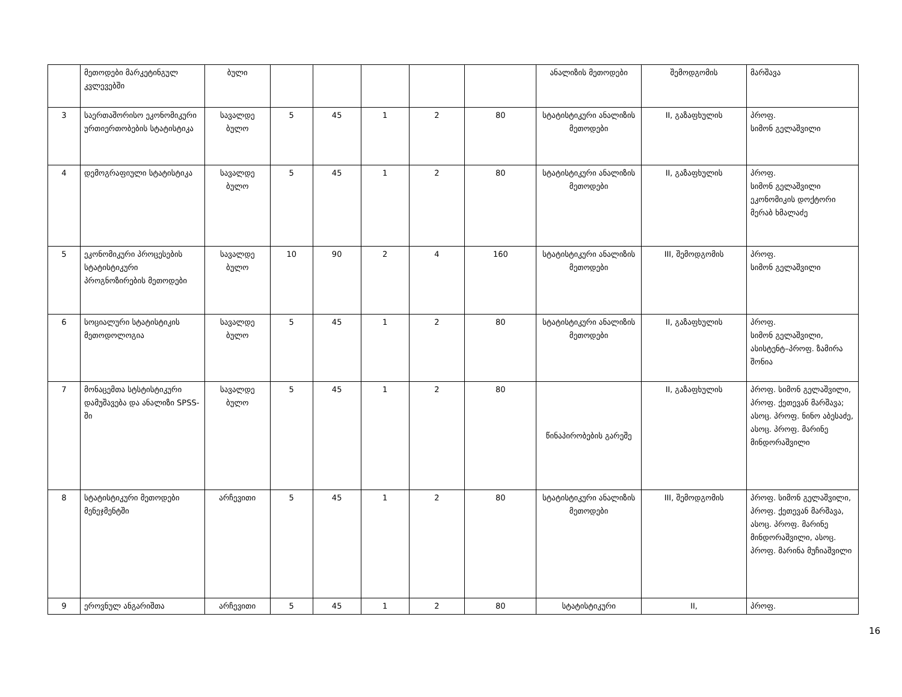| | მეთოდები მარკეტინგულ კვლევებში | ბული | | | | | | ანალიზის მეთოდები | შემოდგომის | მარშავა |
| 3 | საერთაშორისო ეკონომიკური ურთიერთობების სტატისტიკა | სავალდე ბულო | 5 | 45 | 1 | 2 | 80 | სტატისტიკური ანალიზის მეთოდები | II, გაზაფხულის | პროფ. სიმონ გელაშვილი |
| 4 | დემოგრაფიული სტატისტიკა | სავალდე ბულო | 5 | 45 | 1 | 2 | 80 | სტატისტიკური ანალიზის მეთოდები | II, გაზაფხულის | პროფ. სიმონ გელაშვილი ეკონომიკის დოქტორი მერაბ ხმალაძე |
| 5 | ეკონომიკური პროცესების სტატისტიკური პროგნოზირების მეთოდები | სავალდე ბულო | 10 | 90 | 2 | 4 | 160 | სტატისტიკური ანალიზის მეთოდები | III, შემოდგომის | პროფ. სიმონ გელაშვილი |
| 6 | სოციალური სტატისტიკის მეთოდოლოგია | სავალდე ბულო | 5 | 45 | 1 | 2 | 80 | სტატისტიკური ანალიზის მეთოდები | II, გაზაფხულის | პროფ. სიმონ გელაშვილი, ასისტენტ–პროფ. ზამირა შონია |
| 7 | მონაცემთა სტსტისტიკური დამუშავება და ანალიზი SPSS-ში | სავალდე ბულო | 5 | 45 | 1 | 2 | 80 | წინაპირობების გარეშე | II, გაზაფხულის | პროფ. სიმონ გელაშვილი, პროფ. ქეთევან მარშავა; ასოც. პროფ. ნინო აბესაძე, ასოც. პროფ. მარინე მინდორაშვილი |
| 8 | სტატისტიკური მეთოდები მენეჯმენტში | არჩევითი | 5 | 45 | 1 | 2 | 80 | სტატისტიკური ანალიზის მეთოდები | III, შემოდგომის | პროფ. სიმონ გელაშვილი, პროფ. ქეთევან მარშავა, ასოც. პროფ. მარინე მინდორაშვილი, ასოც. პროფ. მარინა მუჩიაშვილი |
| 9 | ეროვნულ ანგარიშთა | არჩევითი | 5 | 45 | 1 | 2 | 80 | სტატისტიკური | II, | პროფ. |
16